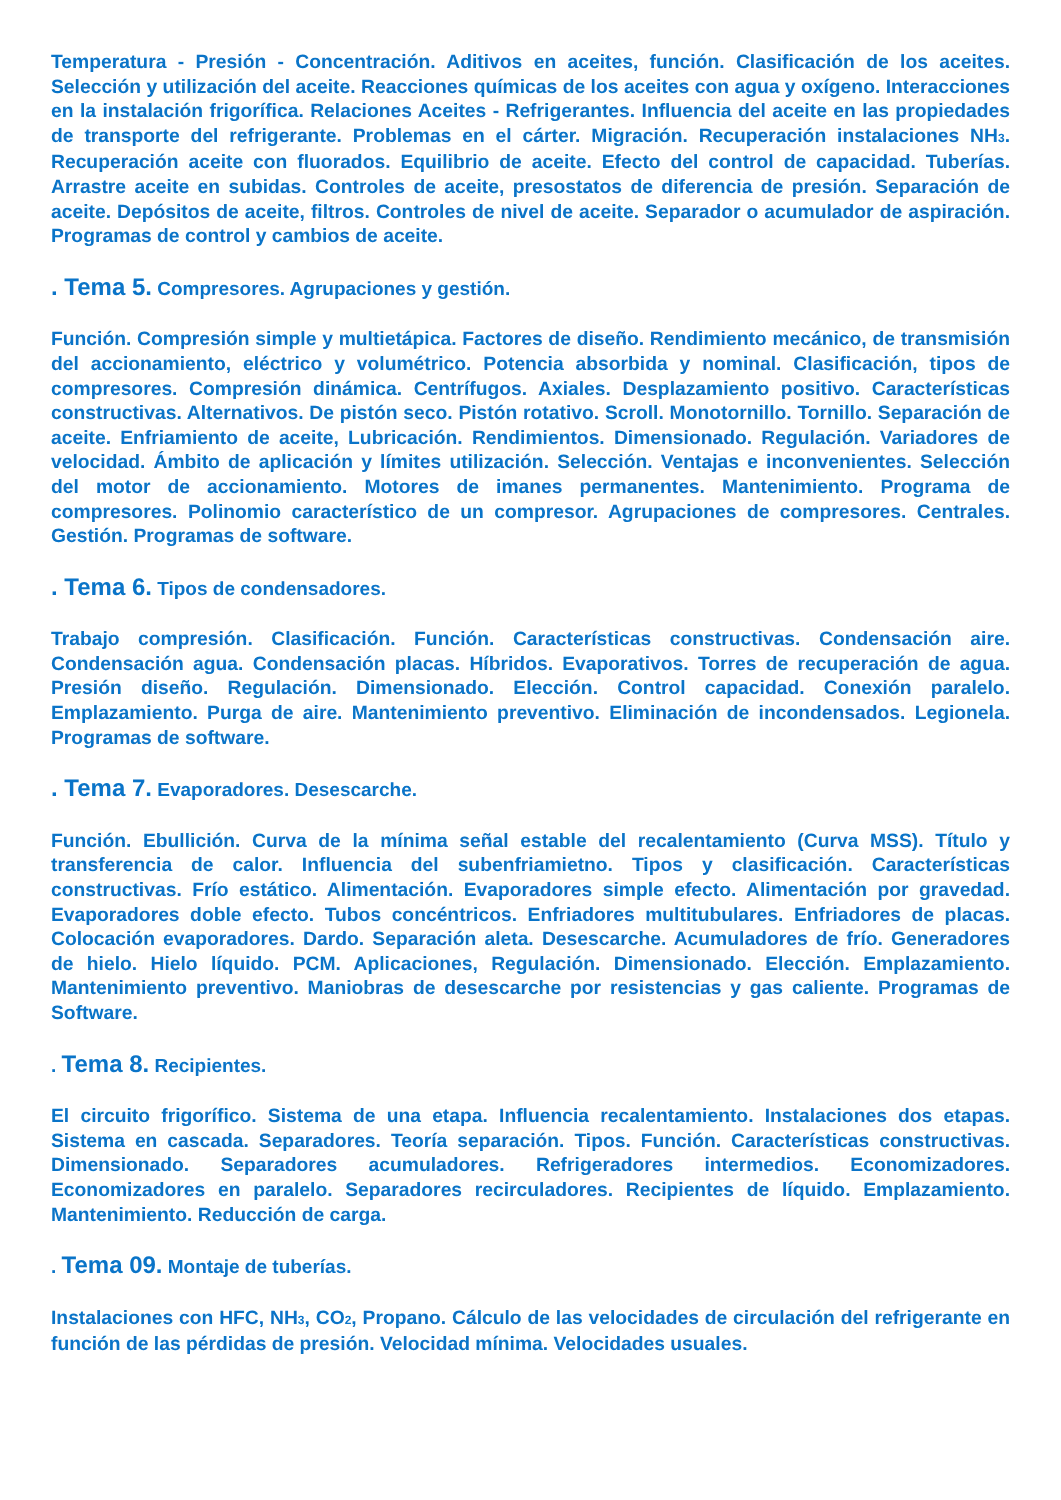Temperatura - Presión - Concentración. Aditivos en aceites, función. Clasificación de los aceites. Selección y utilización del aceite. Reacciones químicas de los aceites con agua y oxígeno. Interacciones en la instalación frigorífica. Relaciones Aceites - Refrigerantes. Influencia del aceite en las propiedades de transporte del refrigerante. Problemas en el cárter. Migración. Recuperación instalaciones NH<sub>3</sub>. Recuperación aceite con fluorados. Equilibrio de aceite. Efecto del control de capacidad. Tuberías. Arrastre aceite en subidas. Controles de aceite, presostatos de diferencia de presión. Separación de aceite. Depósitos de aceite, filtros. Controles de nivel de aceite. Separador o acumulador de aspiración. Programas de control y cambios de aceite.
. Tema 5. Compresores. Agrupaciones y gestión.
Función. Compresión simple y multietápica. Factores de diseño. Rendimiento mecánico, de transmisión del accionamiento, eléctrico y volumétrico. Potencia absorbida y nominal. Clasificación, tipos de compresores. Compresión dinámica. Centrífugos. Axiales. Desplazamiento positivo. Características constructivas. Alternativos. De pistón seco. Pistón rotativo. Scroll. Monotornillo. Tornillo. Separación de aceite. Enfriamiento de aceite, Lubricación. Rendimientos. Dimensionado. Regulación. Variadores de velocidad. Ámbito de aplicación y límites utilización. Selección. Ventajas e inconvenientes. Selección del motor de accionamiento. Motores de imanes permanentes. Mantenimiento. Programa de compresores. Polinomio característico de un compresor. Agrupaciones de compresores. Centrales. Gestión. Programas de software.
. Tema 6. Tipos de condensadores.
Trabajo compresión. Clasificación. Función. Características constructivas. Condensación aire. Condensación agua. Condensación placas. Híbridos. Evaporativos. Torres de recuperación de agua. Presión diseño. Regulación. Dimensionado. Elección. Control capacidad. Conexión paralelo. Emplazamiento. Purga de aire. Mantenimiento preventivo. Eliminación de incondensados. Legionela. Programas de software.
. Tema 7. Evaporadores. Desescarche.
Función. Ebullición. Curva de la mínima señal estable del recalentamiento (Curva MSS). Título y transferencia de calor. Influencia del subenfriamietno. Tipos y clasificación. Características constructivas. Frío estático. Alimentación. Evaporadores simple efecto. Alimentación por gravedad. Evaporadores doble efecto. Tubos concéntricos. Enfriadores multitubulares. Enfriadores de placas. Colocación evaporadores. Dardo. Separación aleta. Desescarche. Acumuladores de frío. Generadores de hielo. Hielo líquido. PCM. Aplicaciones, Regulación. Dimensionado. Elección. Emplazamiento. Mantenimiento preventivo. Maniobras de desescarche por resistencias y gas caliente. Programas de Software.
. Tema 8. Recipientes.
El circuito frigorífico. Sistema de una etapa. Influencia recalentamiento. Instalaciones dos etapas. Sistema en cascada. Separadores. Teoría separación. Tipos. Función. Características constructivas. Dimensionado. Separadores acumuladores. Refrigeradores intermedios. Economizadores. Economizadores en paralelo. Separadores recirculadores. Recipientes de líquido. Emplazamiento. Mantenimiento. Reducción de carga.
. Tema 09. Montaje de tuberías.
Instalaciones con HFC, NH<sub>3</sub>, CO<sub>2</sub>, Propano. Cálculo de las velocidades de circulación del refrigerante en función de las pérdidas de presión. Velocidad mínima. Velocidades usuales.